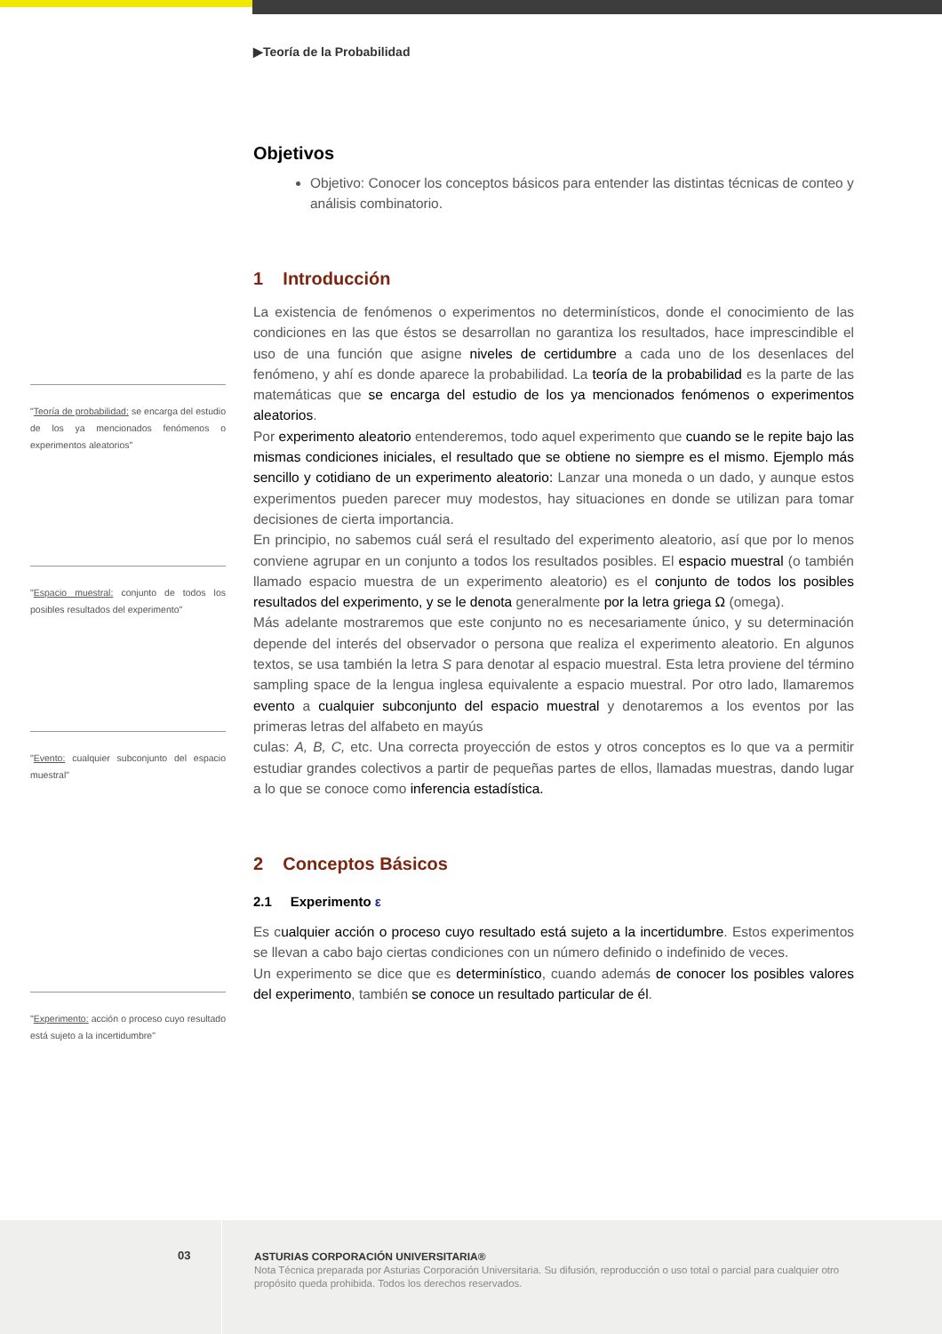▶Teoría de la Probabilidad
Objetivos
Objetivo: Conocer los conceptos básicos para entender las distintas técnicas de conteo y análisis combinatorio.
1 Introducción
La existencia de fenómenos o experimentos no determinísticos, donde el conocimiento de las condiciones en las que éstos se desarrollan no garantiza los resultados, hace imprescindible el uso de una función que asigne niveles de certidumbre a cada uno de los desenlaces del fenómeno, y ahí es donde aparece la probabilidad. La teoría de la probabilidad es la parte de las matemáticas que se encarga del estudio de los ya mencionados fenómenos o experimentos aleatorios.
Por experimento aleatorio entenderemos, todo aquel experimento que cuando se le repite bajo las mismas condiciones iniciales, el resultado que se obtiene no siempre es el mismo. Ejemplo más sencillo y cotidiano de un experimento aleatorio: Lanzar una moneda o un dado, y aunque estos experimentos pueden parecer muy modestos, hay situaciones en donde se utilizan para tomar decisiones de cierta importancia.
En principio, no sabemos cuál será el resultado del experimento aleatorio, así que por lo menos conviene agrupar en un conjunto a todos los resultados posibles. El espacio muestral (o también llamado espacio muestra de un experimento aleatorio) es el conjunto de todos los posibles resultados del experimento, y se le denota generalmente por la letra griega Ω (omega).
Más adelante mostraremos que este conjunto no es necesariamente único, y su determinación depende del interés del observador o persona que realiza el experimento aleatorio. En algunos textos, se usa también la letra S para denotar al espacio muestral. Esta letra proviene del término sampling space de la lengua inglesa equivalente a espacio muestral. Por otro lado, llamaremos evento a cualquier subconjunto del espacio muestral y denotaremos a los eventos por las primeras letras del alfabeto en mayús
culas: A, B, C, etc. Una correcta proyección de estos y otros conceptos es lo que va a permitir estudiar grandes colectivos a partir de pequeñas partes de ellos, llamadas muestras, dando lugar a lo que se conoce como inferencia estadística.
2 Conceptos Básicos
2.1 Experimento ε
Es cualquier acción o proceso cuyo resultado está sujeto a la incertidumbre. Estos experimentos se llevan a cabo bajo ciertas condiciones con un número definido o indefinido de veces.
Un experimento se dice que es determinístico, cuando además de conocer los posibles valores del experimento, también se conoce un resultado particular de él.
"Teoría de probabilidad: se encarga del estudio de los ya mencionados fenómenos o experimentos aleatorios"
"Espacio muestral: conjunto de todos los posibles resultados del experimento"
"Evento: cualquier subconjunto del espacio muestral"
"Experimento: acción o proceso cuyo resultado está sujeto a la incertidumbre"
03
ASTURIAS CORPORACIÓN UNIVERSITARIA®
Nota Técnica preparada por Asturias Corporación Universitaria. Su difusión, reproducción o uso total o parcial para cualquier otro propósito queda prohibida. Todos los derechos reservados.